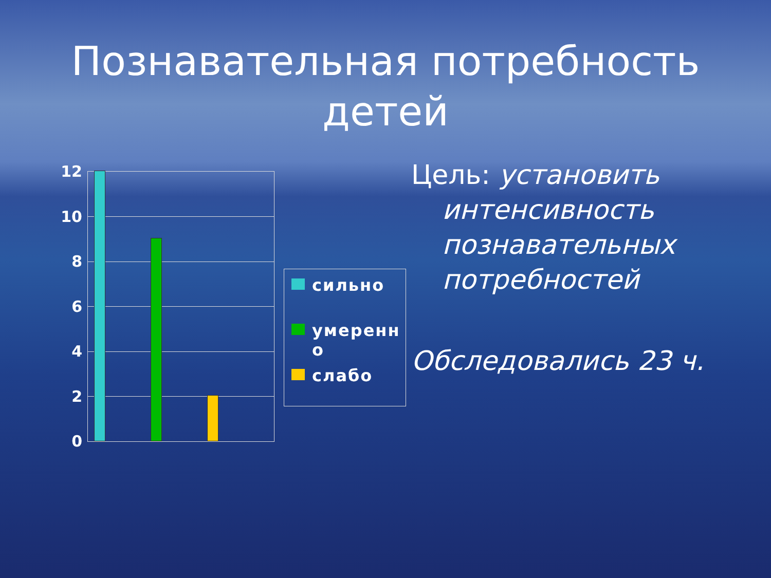Познавательная потребность
детей
12
10
8
6
4
2
0
сильно
умеренн
о
слабо
Цель: установить
интенсивность познавательных потребностей
Обследовались 23 ч.